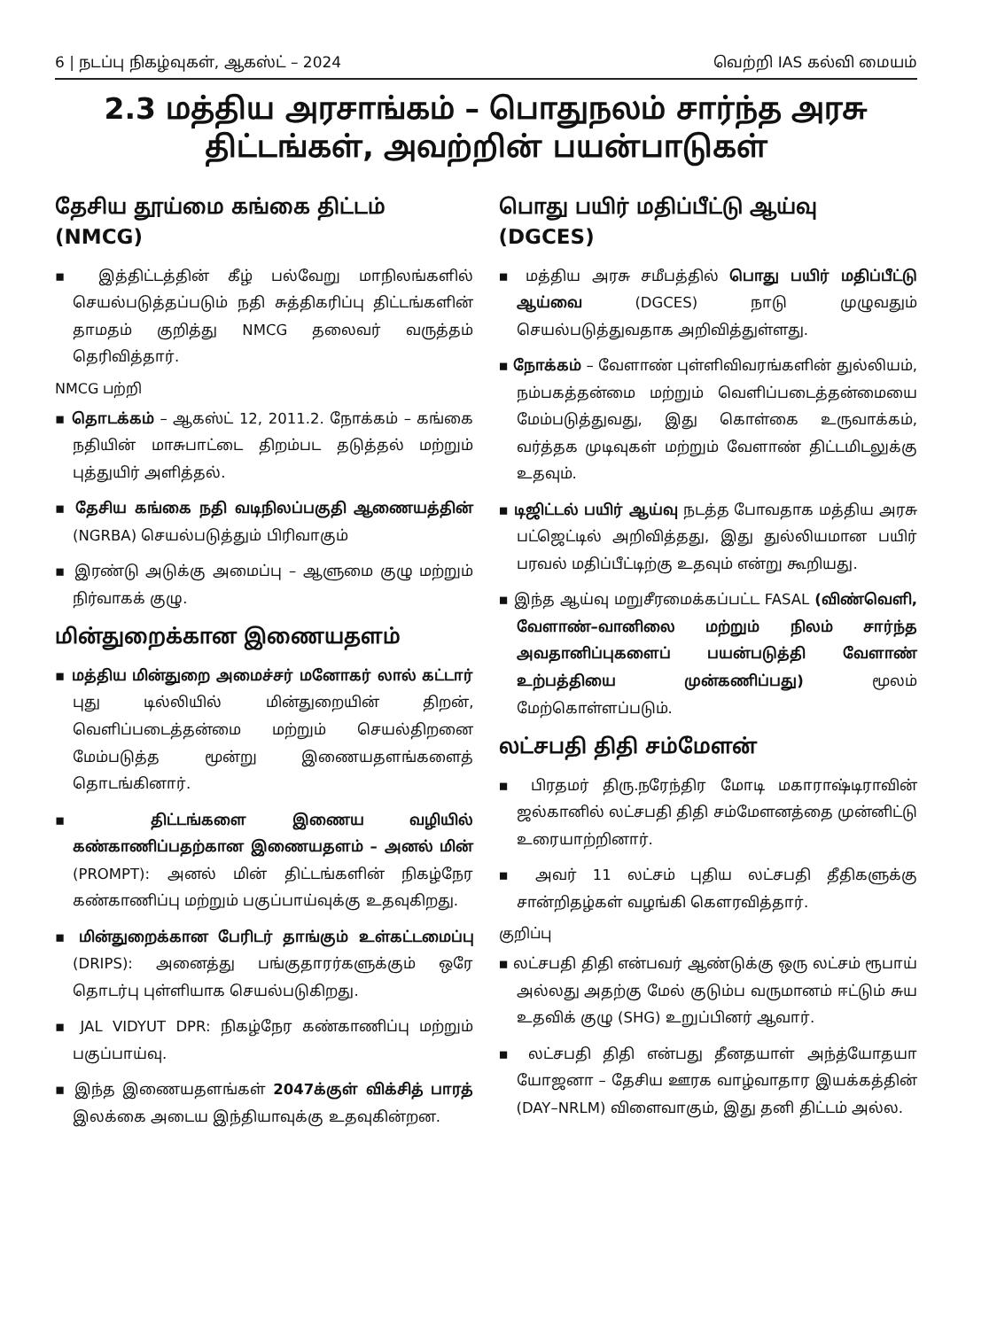6 | நடப்பு நிகழ்வுகள், ஆகஸ்ட் – 2024 வெற்றி IAS கல்வி மையம்
2.3 மத்திய அரசாங்கம் – பொதுநலம் சார்ந்த அரசு திட்டங்கள், அவற்றின் பயன்பாடுகள்
தேசிய தூய்மை கங்கை திட்டம் (NMCG)
▪ இத்திட்டத்தின் கீழ் பல்வேறு மாநிலங்களில் செயல்படுத்தப்படும் நதி சுத்திகரிப்பு திட்டங்களின் தாமதம் குறித்து NMCG தலைவர் வருத்தம் தெரிவித்தார்.
NMCG பற்றி
▪ தொடக்கம் – ஆகஸ்ட் 12, 2011.2. நோக்கம் – கங்கை நதியின் மாசுபாட்டை திறம்பட தடுத்தல் மற்றும் புத்துயிர் அளித்தல்.
▪ தேசிய கங்கை நதி வடிநிலப்பகுதி ஆணையத்தின் (NGRBA) செயல்படுத்தும் பிரிவாகும்
▪ இரண்டு அடுக்கு அமைப்பு – ஆளுமை குழு மற்றும் நிர்வாகக் குழு.
மின்துறைக்கான இணையதளம்
▪ மத்திய மின்துறை அமைச்சர் மனோகர் லால் கட்டார் புது டில்லியில் மின்துறையின் திறன், வெளிப்படைத்தன்மை மற்றும் செயல்திறனை மேம்படுத்த மூன்று இணையதளங்களைத் தொடங்கினார்.
▪ திட்டங்களை இணைய வழியில் கண்காணிப்பதற்கான இணையதளம் – அனல் மின் (PROMPT): அனல் மின் திட்டங்களின் நிகழ்நேர கண்காணிப்பு மற்றும் பகுப்பாய்வுக்கு உதவுகிறது.
▪ மின்துறைக்கான பேரிடர் தாங்கும் உள்கட்டமைப்பு (DRIPS): அனைத்து பங்குதாரர்களுக்கும் ஒரே தொடர்பு புள்ளியாக செயல்படுகிறது.
▪ JAL VIDYUT DPR: நிகழ்நேர கண்காணிப்பு மற்றும் பகுப்பாய்வு.
▪ இந்த இணையதளங்கள் 2047க்குள் விக்சித் பாரத் இலக்கை அடைய இந்தியாவுக்கு உதவுகின்றன.
பொது பயிர் மதிப்பீட்டு ஆய்வு (DGCES)
▪ மத்திய அரசு சமீபத்தில் பொது பயிர் மதிப்பீட்டு ஆய்வை (DGCES) நாடு முழுவதும் செயல்படுத்துவதாக அறிவித்துள்ளது.
▪ நோக்கம் – வேளாண் புள்ளிவிவரங்களின் துல்லியம், நம்பகத்தன்மை மற்றும் வெளிப்படைத்தன்மையை மேம்படுத்துவது, இது கொள்கை உருவாக்கம், வர்த்தக முடிவுகள் மற்றும் வேளாண் திட்டமிடலுக்கு உதவும்.
▪ டிஜிட்டல் பயிர் ஆய்வு நடத்த போவதாக மத்திய அரசு பட்ஜெட்டில் அறிவித்தது, இது துல்லியமான பயிர் பரவல் மதிப்பீட்டிற்கு உதவும் என்று கூறியது.
▪ இந்த ஆய்வு மறுசீரமைக்கப்பட்ட FASAL (விண்வெளி, வேளாண்–வானிலை மற்றும் நிலம் சார்ந்த அவதானிப்புகளைப் பயன்படுத்தி வேளாண் உற்பத்தியை முன்கணிப்பது) மூலம் மேற்கொள்ளப்படும்.
லட்சபதி திதி சம்மேளன்
▪ பிரதமர் திரு.நரேந்திர மோடி மகாராஷ்டிராவின் ஜல்கானில் லட்சபதி திதி சம்மேளனத்தை முன்னிட்டு உரையாற்றினார்.
▪ அவர் 11 லட்சம் புதிய லட்சபதி தீதிகளுக்கு சான்றிதழ்கள் வழங்கி கௌரவித்தார்.
குறிப்பு
▪ லட்சபதி திதி என்பவர் ஆண்டுக்கு ஒரு லட்சம் ரூபாய் அல்லது அதற்கு மேல் குடும்ப வருமானம் ஈட்டும் சுய உதவிக் குழு (SHG) உறுப்பினர் ஆவார்.
▪ லட்சபதி திதி என்பது தீனதயாள் அந்த்யோதயா யோஜனா – தேசிய ஊரக வாழ்வாதார இயக்கத்தின் (DAY–NRLM) விளைவாகும், இது தனி திட்டம் அல்ல.